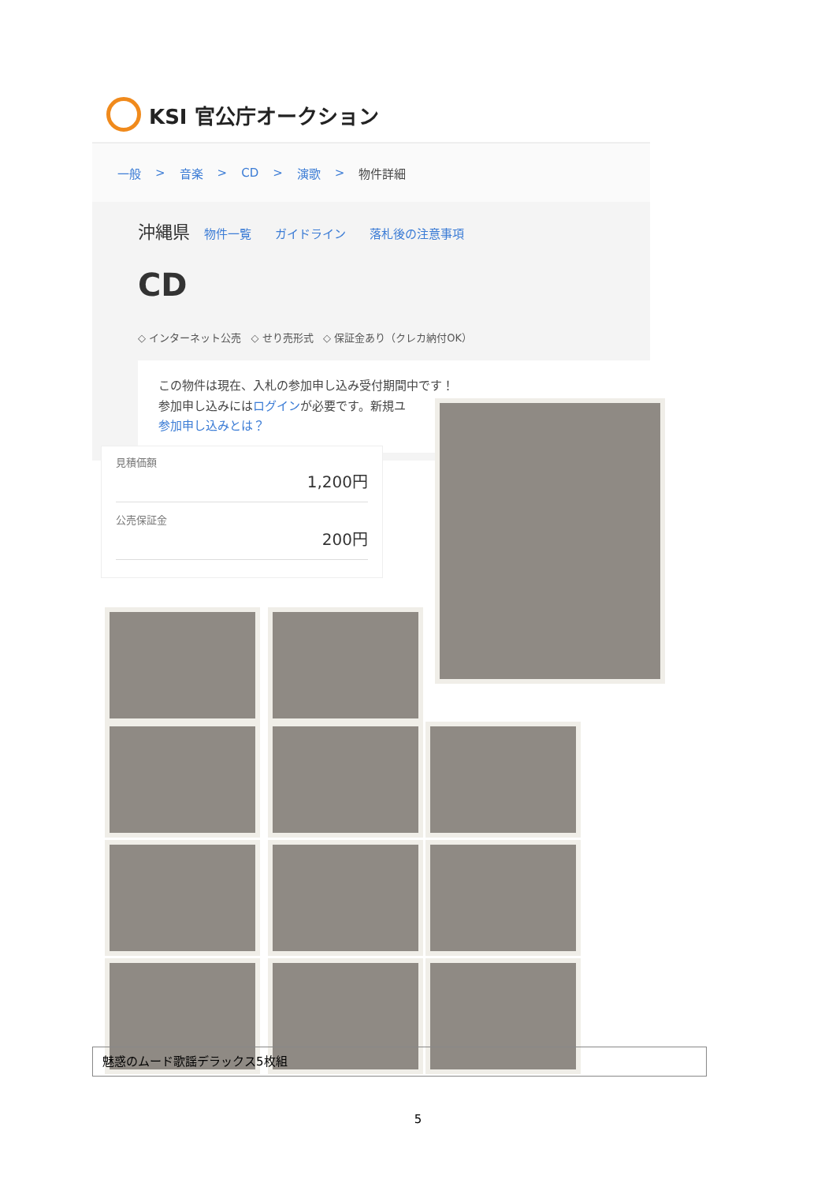KSI 官公庁オークション
一般 > 音楽 > CD > 演歌 > 物件詳細
沖縄県 物件一覧 ガイドライン 落札後の注意事項
CD
◇ インターネット公売 ◇ せり売形式 ◇ 保証金あり（クレカ納付OK）
この物件は現在、入札の参加申し込み受付期間中です！
参加申し込みにはログインが必要です。新規ユ
参加申し込みとは？
見積価額
1,200円
公売保証金
200円
魅惑のムード歌謡デラックス5枚組
5